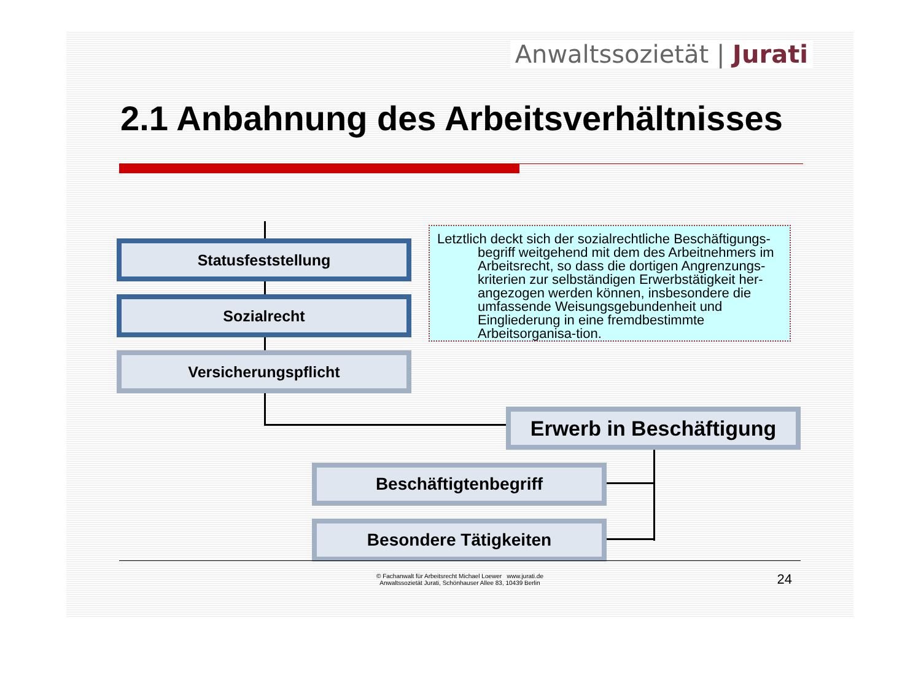Anwaltssozietät | Jurati
2.1 Anbahnung des Arbeitsverhältnisses
Statusfeststellung
Sozialrecht
Versicherungspflicht
Erwerb in Beschäftigung
Beschäftigtenbegriff
Besondere Tätigkeiten
Letztlich deckt sich der sozialrechtliche Beschäftigungs-begriff weitgehend mit dem des Arbeitnehmers im Arbeitsrecht, so dass die dortigen Angrenzungs-kriterien zur selbständigen Erwerbstätigkeit her-angezogen werden können, insbesondere die umfassende Weisungsgebundenheit und Eingliederung in eine fremdbestimmte Arbeitsorganisa-tion.
© Fachanwalt für Arbeitsrecht Michael Loewer www.jurati.de
Anwaltssozietät Jurati, Schönhauser Allee 83, 10439 Berlin
24